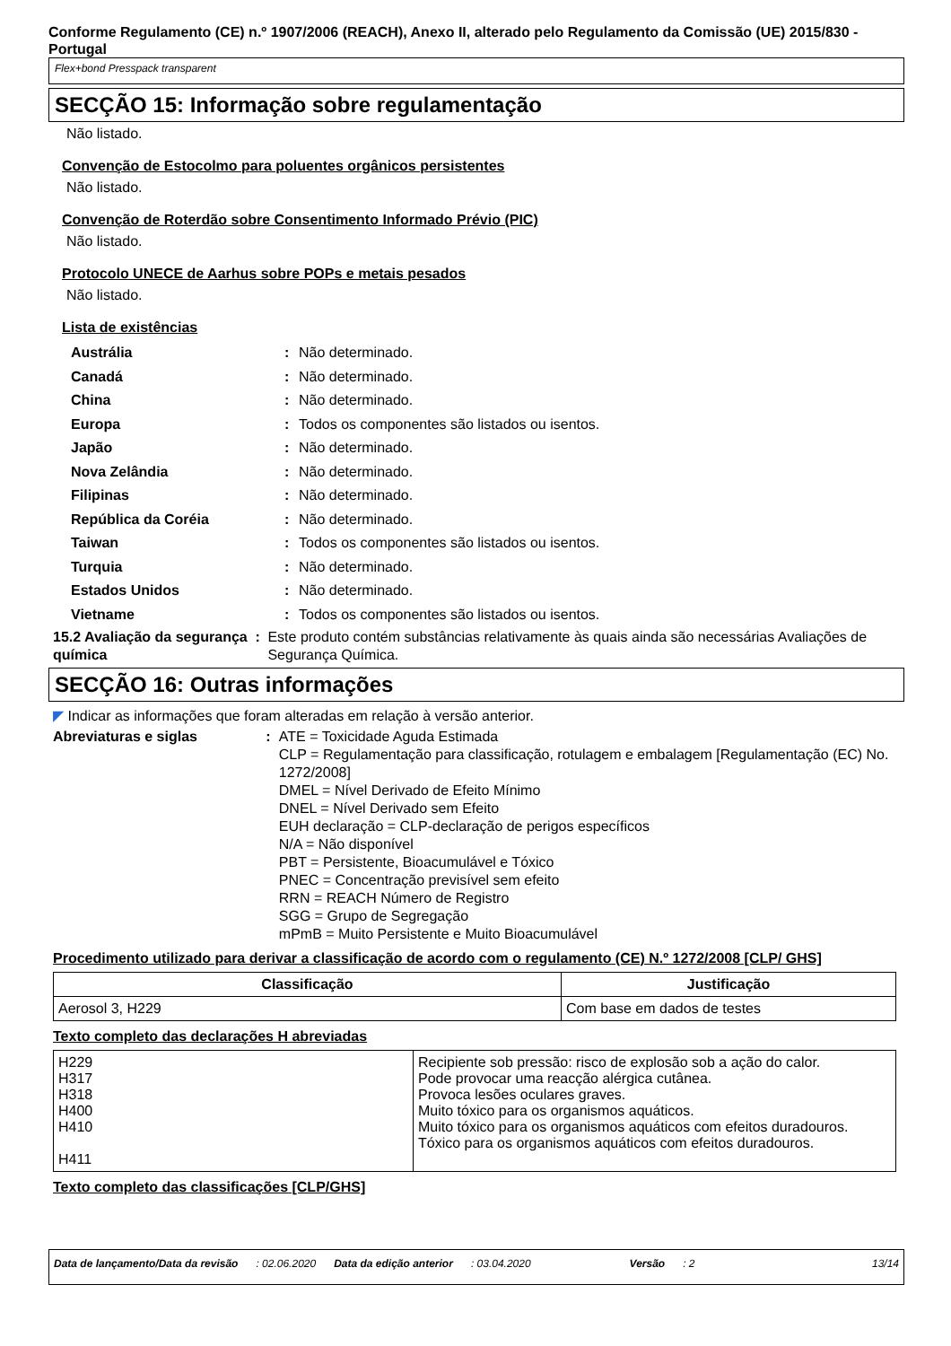Conforme Regulamento (CE) n.º 1907/2006 (REACH), Anexo II, alterado pelo Regulamento da Comissão (UE) 2015/830 - Portugal
Flex+bond Presspack transparent
SECÇÃO 15: Informação sobre regulamentação
Não listado.
Convenção de Estocolmo para poluentes orgânicos persistentes
Não listado.
Convenção de Roterdão sobre Consentimento Informado Prévio (PIC)
Não listado.
Protocolo UNECE de Aarhus sobre POPs e metais pesados
Não listado.
Lista de existências
Austrália : Não determinado.
Canadá : Não determinado.
China : Não determinado.
Europa : Todos os componentes são listados ou isentos.
Japão : Não determinado.
Nova Zelândia : Não determinado.
Filipinas : Não determinado.
República da Coréia : Não determinado.
Taiwan : Todos os componentes são listados ou isentos.
Turquia : Não determinado.
Estados Unidos : Não determinado.
Vietname : Todos os componentes são listados ou isentos.
15.2 Avaliação da segurança química
: Este produto contém substâncias relativamente às quais ainda são necessárias Avaliações de Segurança Química.
SECÇÃO 16: Outras informações
◤ Indicar as informações que foram alteradas em relação à versão anterior.
Abreviaturas e siglas : ATE = Toxicidade Aguda Estimada
CLP = Regulamentação para classificação, rotulagem e embalagem [Regulamentação (EC) No. 1272/2008]
DMEL = Nível Derivado de Efeito Mínimo
DNEL = Nível Derivado sem Efeito
EUH declaração = CLP-declaração de perigos específicos
N/A = Não disponível
PBT = Persistente, Bioacumulável e Tóxico
PNEC = Concentração previsível sem efeito
RRN = REACH Número de Registro
SGG = Grupo de Segregação
mPmB = Muito Persistente e Muito Bioacumulável
Procedimento utilizado para derivar a classificação de acordo com o regulamento (CE) N.º 1272/2008 [CLP/ GHS]
| Classificação | Justificação |
| --- | --- |
| Aerosol 3, H229 | Com base em dados de testes |
Texto completo das declarações H abreviadas
| H229 H317 H318 H400 H410 H411 | Recipiente sob pressão: risco de explosão sob a ação do calor. Pode provocar uma reacção alérgica cutânea. Provoca lesões oculares graves. Muito tóxico para os organismos aquáticos. Muito tóxico para os organismos aquáticos com efeitos duradouros. Tóxico para os organismos aquáticos com efeitos duradouros. |
Texto completo das classificações [CLP/GHS]
Data de lançamento/Data da revisão : 02.06.2020 Data da edição anterior : 03.04.2020 Versão : 2 13/14